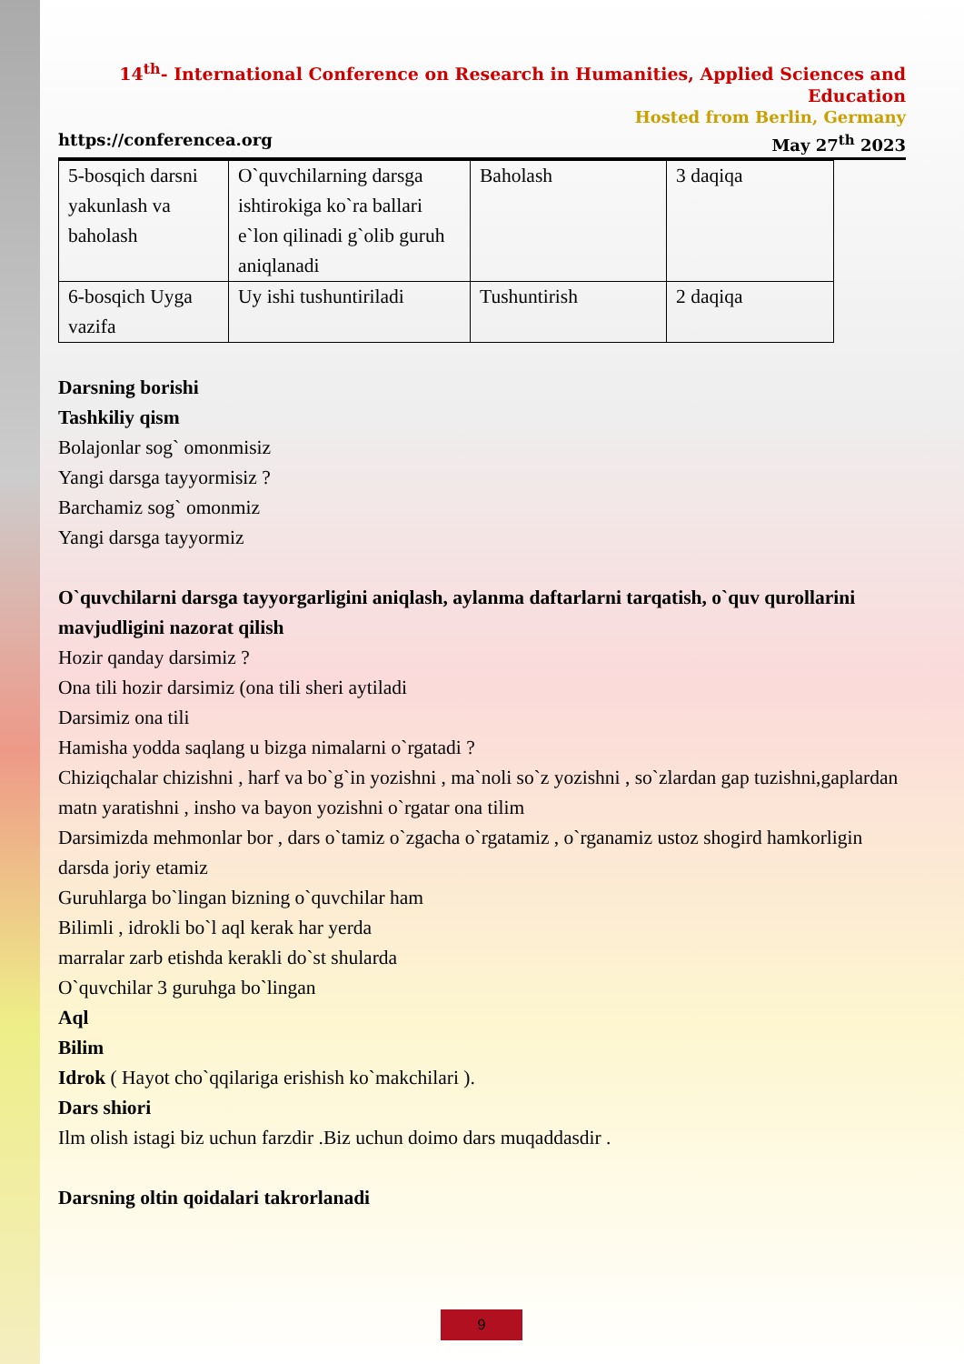14<sup>th</sup>- International Conference on Research in Humanities, Applied Sciences and Education
Hosted from Berlin, Germany
https://conferencea.org May 27<sup>th</sup> 2023
| 5-bosqich darsni yakunlash va baholash | O`quvchilarning darsga ishtirokiga ko`ra ballari e`lon qilinadi g`olib guruh aniqlanadi | Baholash | 3 daqiqa |
| 6-bosqich Uyga vazifa | Uy ishi tushuntiriladi | Tushuntirish | 2 daqiqa |
Darsning borishi
Tashkiliy qism
Bolajonlar sog` omonmisiz
Yangi darsga tayyormisiz ?
Barchamiz sog` omonmiz
Yangi darsga tayyormiz
O`quvchilarni darsga tayyorgarligini aniqlash, aylanma daftarlarni tarqatish, o`quv qurollarini mavjudligini nazorat qilish
Hozir qanday darsimiz ?
Ona tili hozir darsimiz (ona tili sheri aytiladi
Darsimiz ona tili
Hamisha yodda saqlang u bizga nimalarni o`rgatadi ?
Chiziqchalar chizishni , harf va bo`g`in yozishni , ma`noli so`z yozishni , so`zlardan gap tuzishni,gaplardan matn yaratishni , insho va bayon yozishni o`rgatar ona tilim
Darsimizda mehmonlar bor , dars o`tamiz o`zgacha o`rgatamiz , o`rganamiz ustoz shogird hamkorligin darsda joriy etamiz
Guruhlarga bo`lingan bizning o`quvchilar ham
Bilimli , idrokli bo`l aql kerak har yerda
marralar zarb etishda kerakli do`st shularda
O`quvchilar 3 guruhga bo`lingan
Aql
Bilim
Idrok ( Hayot cho`qqilariga erishish ko`makchilari ).
Dars shiori
Ilm olish istagi biz uchun farzdir .Biz uchun doimo dars muqaddasdir .
Darsning oltin qoidalari takrorlanadi
9